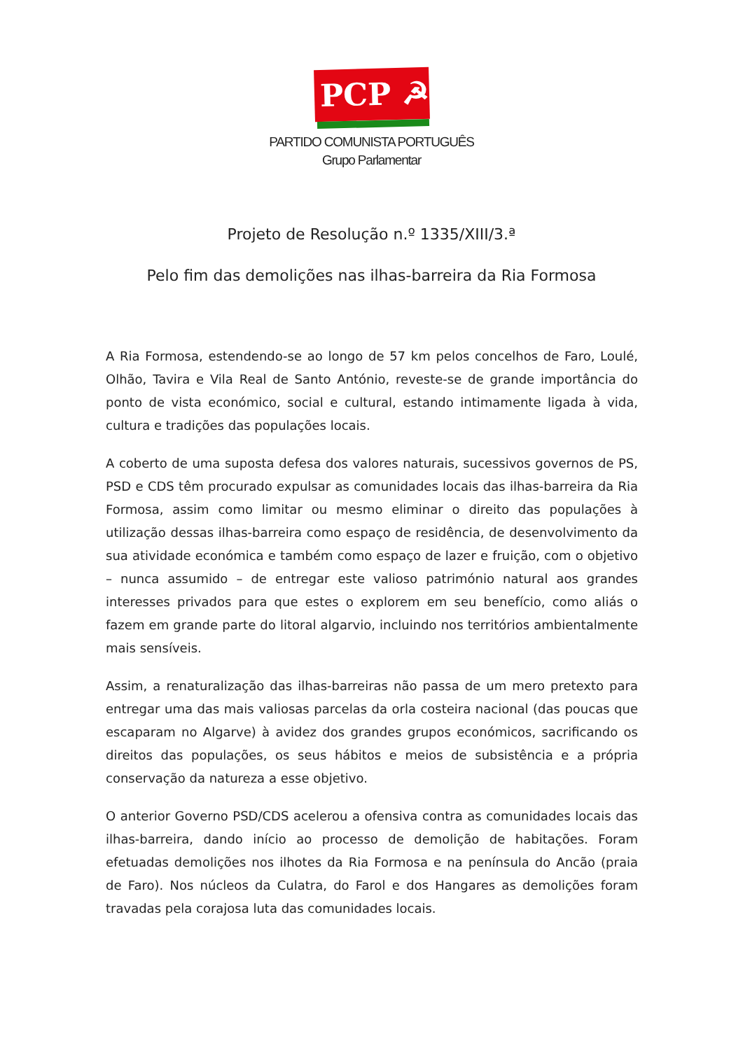PCP ☭
PARTIDO COMUNISTA PORTUGUÊS
Grupo Parlamentar
Projeto de Resolução n.º 1335/XIII/3.ª
Pelo fim das demolições nas ilhas-barreira da Ria Formosa
A Ria Formosa, estendendo-se ao longo de 57 km pelos concelhos de Faro, Loulé, Olhão, Tavira e Vila Real de Santo António, reveste-se de grande importância do ponto de vista económico, social e cultural, estando intimamente ligada à vida, cultura e tradições das populações locais.
A coberto de uma suposta defesa dos valores naturais, sucessivos governos de PS, PSD e CDS têm procurado expulsar as comunidades locais das ilhas-barreira da Ria Formosa, assim como limitar ou mesmo eliminar o direito das populações à utilização dessas ilhas-barreira como espaço de residência, de desenvolvimento da sua atividade económica e também como espaço de lazer e fruição, com o objetivo – nunca assumido – de entregar este valioso património natural aos grandes interesses privados para que estes o explorem em seu benefício, como aliás o fazem em grande parte do litoral algarvio, incluindo nos territórios ambientalmente mais sensíveis.
Assim, a renaturalização das ilhas-barreiras não passa de um mero pretexto para entregar uma das mais valiosas parcelas da orla costeira nacional (das poucas que escaparam no Algarve) à avidez dos grandes grupos económicos, sacrificando os direitos das populações, os seus hábitos e meios de subsistência e a própria conservação da natureza a esse objetivo.
O anterior Governo PSD/CDS acelerou a ofensiva contra as comunidades locais das ilhas-barreira, dando início ao processo de demolição de habitações. Foram efetuadas demolições nos ilhotes da Ria Formosa e na península do Ancão (praia de Faro). Nos núcleos da Culatra, do Farol e dos Hangares as demolições foram travadas pela corajosa luta das comunidades locais.